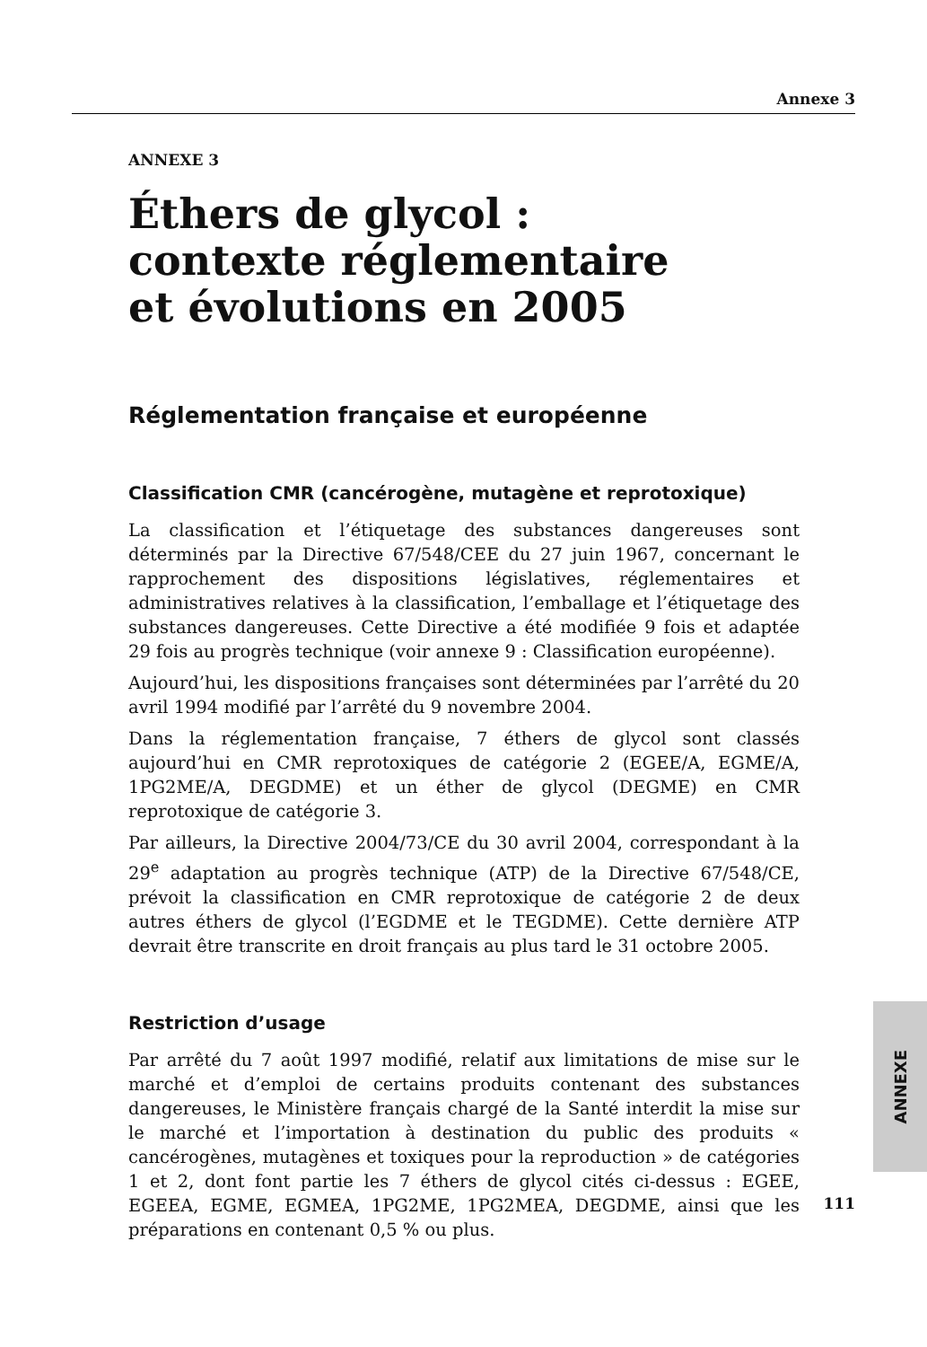Annexe 3
ANNEXE 3
Éthers de glycol :
contexte réglementaire
et évolutions en 2005
Réglementation française et européenne
Classification CMR (cancérogène, mutagène et reprotoxique)
La classification et l’étiquetage des substances dangereuses sont déterminés par la Directive 67/548/CEE du 27 juin 1967, concernant le rapprochement des dispositions législatives, réglementaires et administratives relatives à la classification, l’emballage et l’étiquetage des substances dangereuses. Cette Directive a été modifiée 9 fois et adaptée 29 fois au progrès technique (voir annexe 9 : Classification européenne).
Aujourd’hui, les dispositions françaises sont déterminées par l’arrêté du 20 avril 1994 modifié par l’arrêté du 9 novembre 2004.
Dans la réglementation française, 7 éthers de glycol sont classés aujourd’hui en CMR reprotoxiques de catégorie 2 (EGEE/A, EGME/A, 1PG2ME/A, DEGDME) et un éther de glycol (DEGME) en CMR reprotoxique de catégorie 3.
Par ailleurs, la Directive 2004/73/CE du 30 avril 2004, correspondant à la 29<sup>e</sup> adaptation au progrès technique (ATP) de la Directive 67/548/CE, prévoit la classification en CMR reprotoxique de catégorie 2 de deux autres éthers de glycol (l’EGDME et le TEGDME). Cette dernière ATP devrait être transcrite en droit français au plus tard le 31 octobre 2005.
Restriction d’usage
Par arrêté du 7 août 1997 modifié, relatif aux limitations de mise sur le marché et d’emploi de certains produits contenant des substances dangereuses, le Ministère français chargé de la Santé interdit la mise sur le marché et l’importation à destination du public des produits « cancérogènes, mutagènes et toxiques pour la reproduction » de catégories 1 et 2, dont font partie les 7 éthers de glycol cités ci-dessus : EGEE, EGEEA, EGME, EGMEA, 1PG2ME, 1PG2MEA, DEGDME, ainsi que les préparations en contenant 0,5 % ou plus.
ANNEXE
111